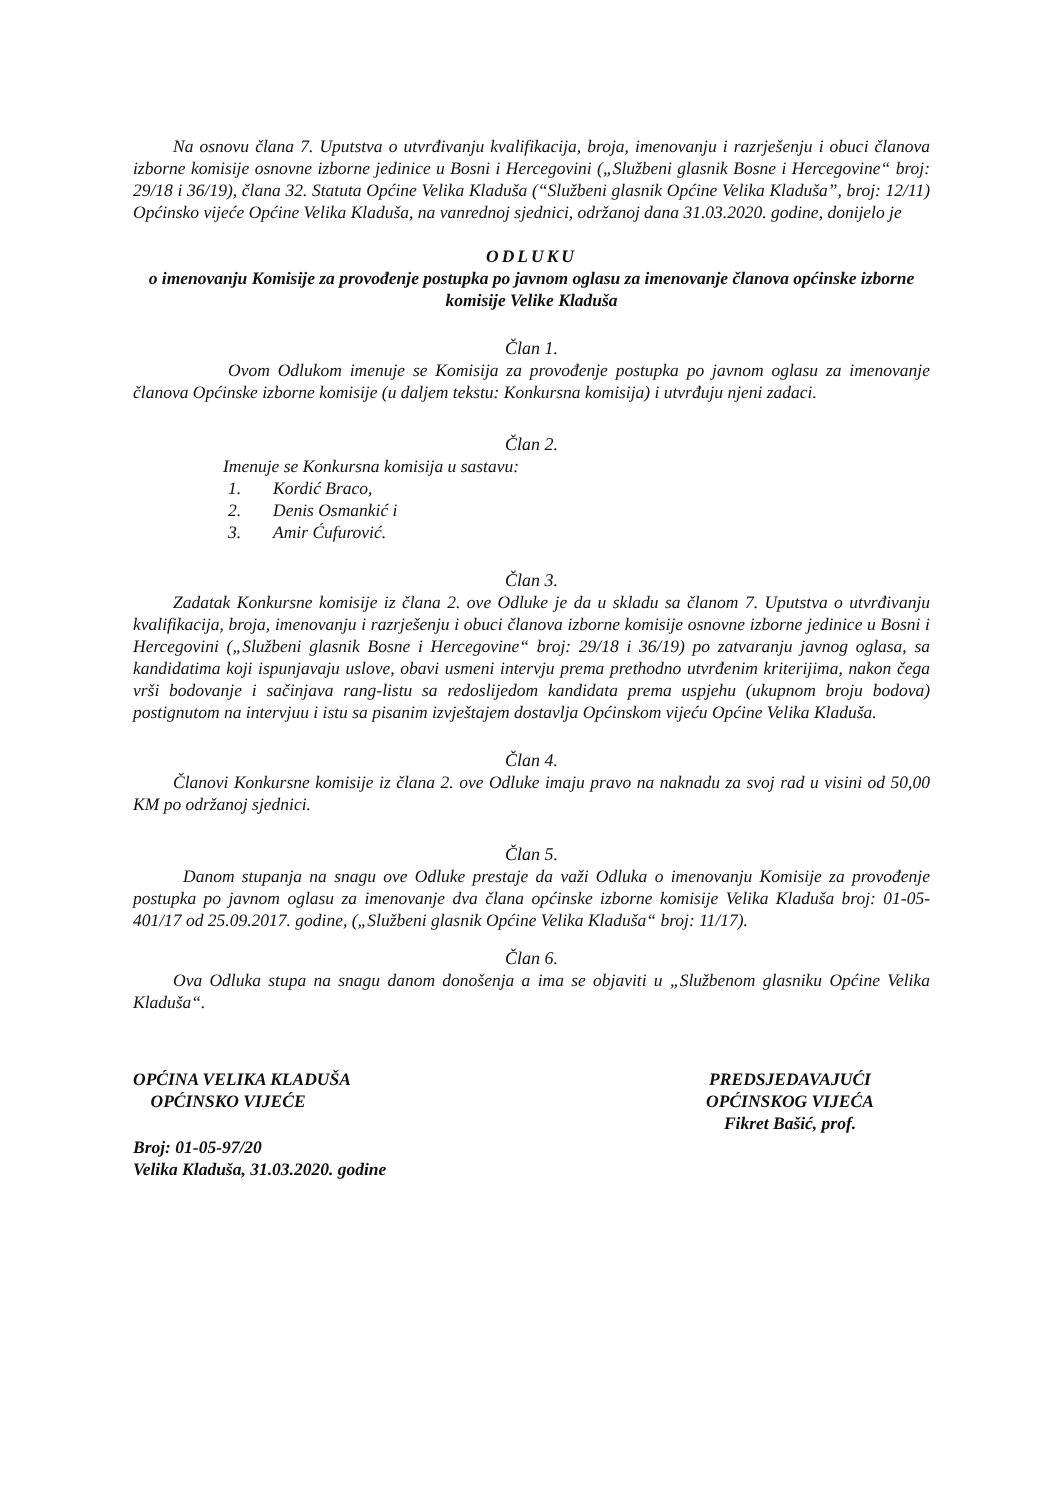Na osnovu člana 7. Uputstva o utvrđivanju kvalifikacija, broja, imenovanju i razrješenju i obuci članova izborne komisije osnovne izborne jedinice u Bosni i Hercegovini („Službeni glasnik Bosne i Hercegovine“ broj: 29/18 i 36/19), člana 32. Statuta Općine Velika Kladuša (“Službeni glasnik Općine Velika Kladuša”, broj: 12/11) Općinsko vijeće Općine Velika Kladuša, na vanrednoj sjednici, održanoj dana 31.03.2020. godine, donijelo je
ODLUKU
o imenovanju Komisije za provođenje postupka po javnom oglasu za imenovanje članova općinske izborne komisije Velike Kladuša
Član 1.
Ovom Odlukom imenuje se Komisija za provođenje postupka po javnom oglasu za imenovanje članova Općinske izborne komisije (u daljem tekstu: Konkursna komisija) i utvrđuju njeni zadaci.
Član 2.
Imenuje se Konkursna komisija u sastavu:
1. Kordić Braco,
2. Denis Osmankić i
3. Amir Ćufurović.
Član 3.
Zadatak Konkursne komisije iz člana 2. ove Odluke je da u skladu sa članom 7. Uputstva o utvrđivanju kvalifikacija, broja, imenovanju i razrješenju i obuci članova izborne komisije osnovne izborne jedinice u Bosni i Hercegovini („Službeni glasnik Bosne i Hercegovine“ broj: 29/18 i 36/19) po zatvaranju javnog oglasa, sa kandidatima koji ispunjavaju uslove, obavi usmeni intervju prema prethodno utvrđenim kriterijima, nakon čega vrši bodovanje i sačinjava rang-listu sa redoslijedom kandidata prema uspjehu (ukupnom broju bodova) postignutom na intervjuu i istu sa pisanim izvještajem dostavlja Općinskom vijeću Općine Velika Kladuša.
Član 4.
Članovi Konkursne komisije iz člana 2. ove Odluke imaju pravo na naknadu za svoj rad u visini od 50,00 KM po održanoj sjednici.
Član 5.
Danom stupanja na snagu ove Odluke prestaje da važi Odluka o imenovanju Komisije za provođenje postupka po javnom oglasu za imenovanje dva člana općinske izborne komisije Velika Kladuša broj: 01-05-401/17 od 25.09.2017. godine, („Službeni glasnik Općine Velika Kladuša“ broj: 11/17).
Član 6.
Ova Odluka stupa na snagu danom donošenja a ima se objaviti u „Službenom glasniku Općine Velika Kladuša“.
OPĆINA VELIKA KLADUŠA
OPĆINSKO VIJEĆE
Broj: 01-05-97/20
Velika Kladuša, 31.03.2020. godine
PREDSJEDAVAJUĆI
OPĆINSKOG VIJEĆA
Fikret Bašić, prof.